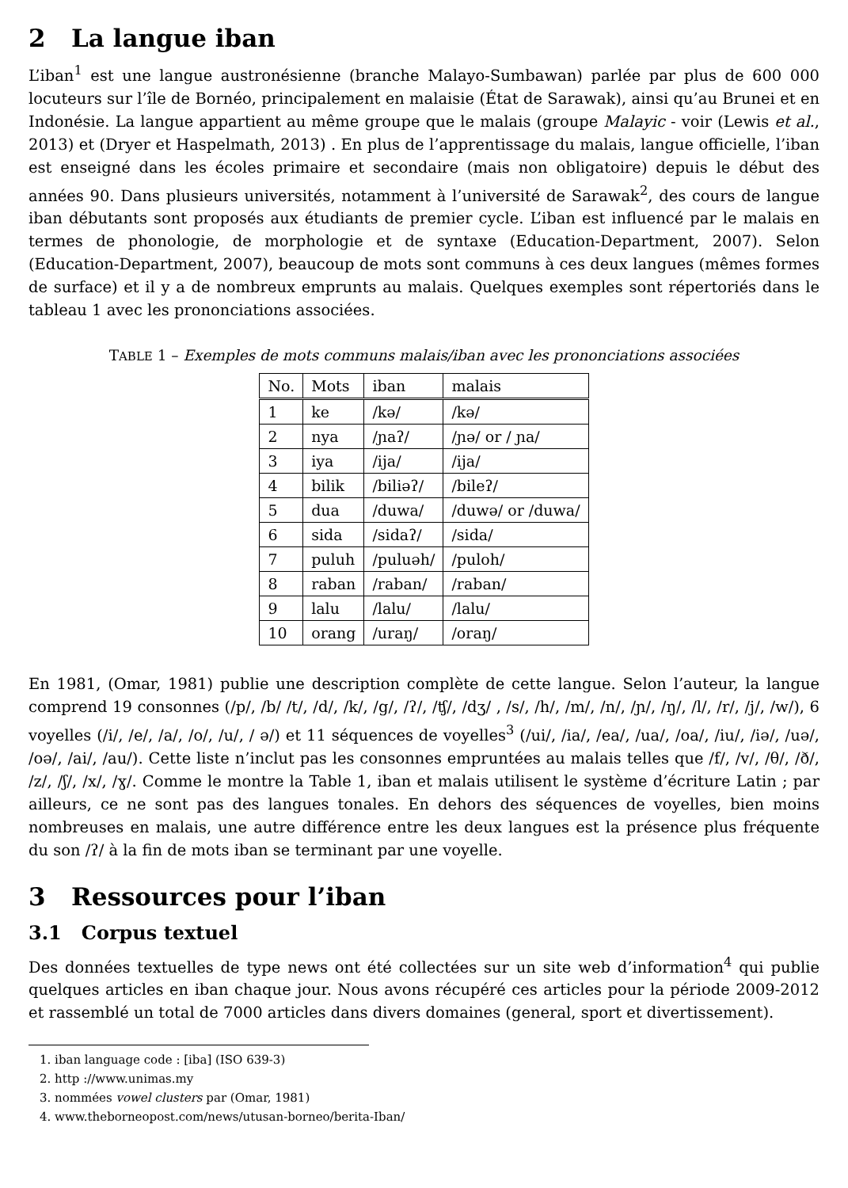2 La langue iban
L’iban<sup>1</sup> est une langue austronésienne (branche Malayo-Sumbawan) parlée par plus de 600 000 locuteurs sur l’île de Bornéo, principalement en malaisie (État de Sarawak), ainsi qu’au Brunei et en Indonésie. La langue appartient au même groupe que le malais (groupe Malayic - voir (Lewis et al., 2013) et (Dryer et Haspelmath, 2013) . En plus de l’apprentissage du malais, langue officielle, l’iban est enseigné dans les écoles primaire et secondaire (mais non obligatoire) depuis le début des années 90. Dans plusieurs universités, notamment à l’université de Sarawak<sup>2</sup>, des cours de langue iban débutants sont proposés aux étudiants de premier cycle. L’iban est influencé par le malais en termes de phonologie, de morphologie et de syntaxe (Education-Department, 2007). Selon (Education-Department, 2007), beaucoup de mots sont communs à ces deux langues (mêmes formes de surface) et il y a de nombreux emprunts au malais. Quelques exemples sont répertoriés dans le tableau 1 avec les prononciations associées.
TABLE 1 – Exemples de mots communs malais/iban avec les prononciations associées
| No. | Mots | iban | malais |
| --- | --- | --- | --- |
| 1 | ke | /kə/ | /kə/ |
| 2 | nya | /ɲaʔ/ | /ɲə/ or / ɲa/ |
| 3 | iya | /ija/ | /ija/ |
| 4 | bilik | /biliəʔ/ | /bileʔ/ |
| 5 | dua | /duwa/ | /duwə/ or /duwa/ |
| 6 | sida | /sidaʔ/ | /sida/ |
| 7 | puluh | /puluəh/ | /puloh/ |
| 8 | raban | /raban/ | /raban/ |
| 9 | lalu | /lalu/ | /lalu/ |
| 10 | orang | /uraŋ/ | /oraŋ/ |
En 1981, (Omar, 1981) publie une description complète de cette langue. Selon l’auteur, la langue comprend 19 consonnes (/p/, /b/ /t/, /d/, /k/, /g/, /ʔ/, /ʧ/, /dʒ/ , /s/, /h/, /m/, /n/, /ɲ/, /ŋ/, /l/, /r/, /j/, /w/), 6 voyelles (/i/, /e/, /a/, /o/, /u/, / ə/) et 11 séquences de voyelles<sup>3</sup> (/ui/, /ia/, /ea/, /ua/, /oa/, /iu/, /iə/, /uə/, /oə/, /ai/, /au/). Cette liste n’inclut pas les consonnes empruntées au malais telles que /f/, /v/, /θ/, /ð/, /z/, /ʃ/, /x/, /ɣ/. Comme le montre la Table 1, iban et malais utilisent le système d’écriture Latin ; par ailleurs, ce ne sont pas des langues tonales. En dehors des séquences de voyelles, bien moins nombreuses en malais, une autre différence entre les deux langues est la présence plus fréquente du son /ʔ/ à la fin de mots iban se terminant par une voyelle.
3 Ressources pour l’iban
3.1 Corpus textuel
Des données textuelles de type news ont été collectées sur un site web d’information<sup>4</sup> qui publie quelques articles en iban chaque jour. Nous avons récupéré ces articles pour la période 2009-2012 et rassemblé un total de 7000 articles dans divers domaines (general, sport et divertissement).
1. iban language code : [iba] (ISO 639-3)
2. http ://www.unimas.my
3. nommées vowel clusters par (Omar, 1981)
4. www.theborneopost.com/news/utusan-borneo/berita-Iban/